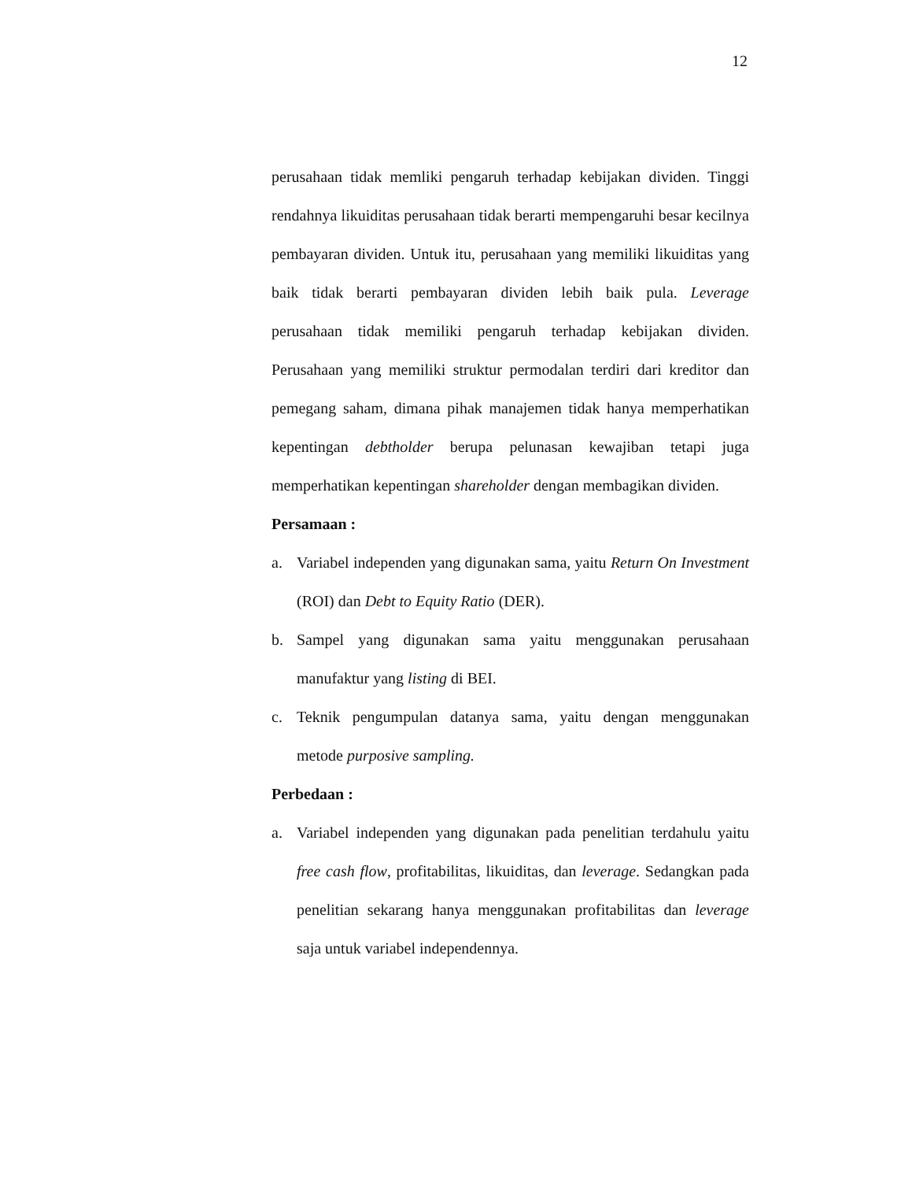12
perusahaan tidak memliki pengaruh terhadap kebijakan dividen. Tinggi rendahnya likuiditas perusahaan tidak berarti mempengaruhi besar kecilnya pembayaran dividen. Untuk itu, perusahaan yang memiliki likuiditas yang baik tidak berarti pembayaran dividen lebih baik pula. Leverage perusahaan tidak memiliki pengaruh terhadap kebijakan dividen. Perusahaan yang memiliki struktur permodalan terdiri dari kreditor dan pemegang saham, dimana pihak manajemen tidak hanya memperhatikan kepentingan debtholder berupa pelunasan kewajiban tetapi juga memperhatikan kepentingan shareholder dengan membagikan dividen.
Persamaan :
a. Variabel independen yang digunakan sama, yaitu Return On Investment (ROI) dan Debt to Equity Ratio (DER).
b. Sampel yang digunakan sama yaitu menggunakan perusahaan manufaktur yang listing di BEI.
c. Teknik pengumpulan datanya sama, yaitu dengan menggunakan metode purposive sampling.
Perbedaan :
a. Variabel independen yang digunakan pada penelitian terdahulu yaitu free cash flow, profitabilitas, likuiditas, dan leverage. Sedangkan pada penelitian sekarang hanya menggunakan profitabilitas dan leverage saja untuk variabel independennya.